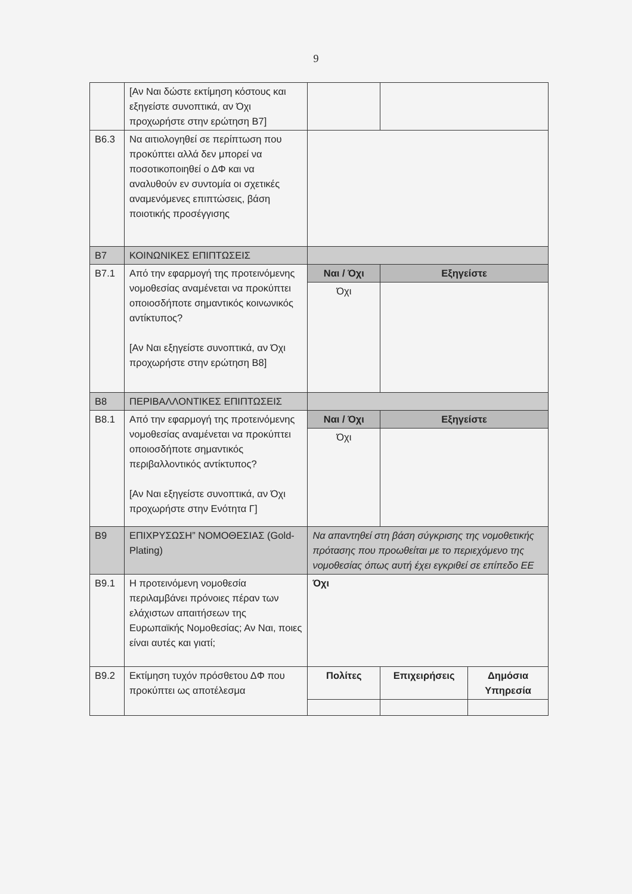9
| | [Αν Ναι δώστε εκτίμηση κόστους και εξηγείστε συνοπτικά, αν Όχι προχωρήστε στην ερώτηση Β7] | | | |
| Β6.3 | Να αιτιολογηθεί σε περίπτωση που προκύπτει αλλά δεν μπορεί να ποσοτικοποιηθεί ο ΔΦ και να αναλυθούν εν συντομία οι σχετικές αναμενόμενες επιπτώσεις, βάση ποιοτικής προσέγγισης | | | |
| Β7 | ΚΟΙΝΩΝΙΚΕΣ ΕΠΙΠΤΩΣΕΙΣ | | | |
| Β7.1 | Από την εφαρμογή της προτεινόμενης νομοθεσίας αναμένεται να προκύπτει οποιοσδήποτε σημαντικός κοινωνικός αντίκτυπος? [Αν Ναι εξηγείστε συνοπτικά, αν Όχι προχωρήστε στην ερώτηση Β8] | Ναι / Όχι | Εξηγείστε | |
| | | Όχι | | |
| Β8 | ΠΕΡΙΒΑΛΛΟΝΤΙΚΕΣ ΕΠΙΠΤΩΣΕΙΣ | | | |
| Β8.1 | Από την εφαρμογή της προτεινόμενης νομοθεσίας αναμένεται να προκύπτει οποιοσδήποτε σημαντικός περιβαλλοντικός αντίκτυπος? [Αν Ναι εξηγείστε συνοπτικά, αν Όχι προχωρήστε στην Ενότητα Γ] | Ναι / Όχι | Εξηγείστε | |
| | | Όχι | | |
| Β9 | ΕΠΙΧΡΥΣΩΣΗ” ΝΟΜΟΘΕΣΙΑΣ (Gold-Plating) | Να απαντηθεί στη βάση σύγκρισης της νομοθετικής πρότασης που προωθείται με το περιεχόμενο της νομοθεσίας όπως αυτή έχει εγκριθεί σε επίπεδο ΕΕ | | |
| Β9.1 | Η προτεινόμενη νομοθεσία περιλαμβάνει πρόνοιες πέραν των ελάχιστων απαιτήσεων της Ευρωπαϊκής Νομοθεσίας; Αν Ναι, ποιες είναι αυτές και γιατί; | Όχι | | |
| Β9.2 | Εκτίμηση τυχόν πρόσθετου ΔΦ που προκύπτει ως αποτέλεσμα | Πολίτες | Επιχειρήσεις | Δημόσια Υπηρεσία |